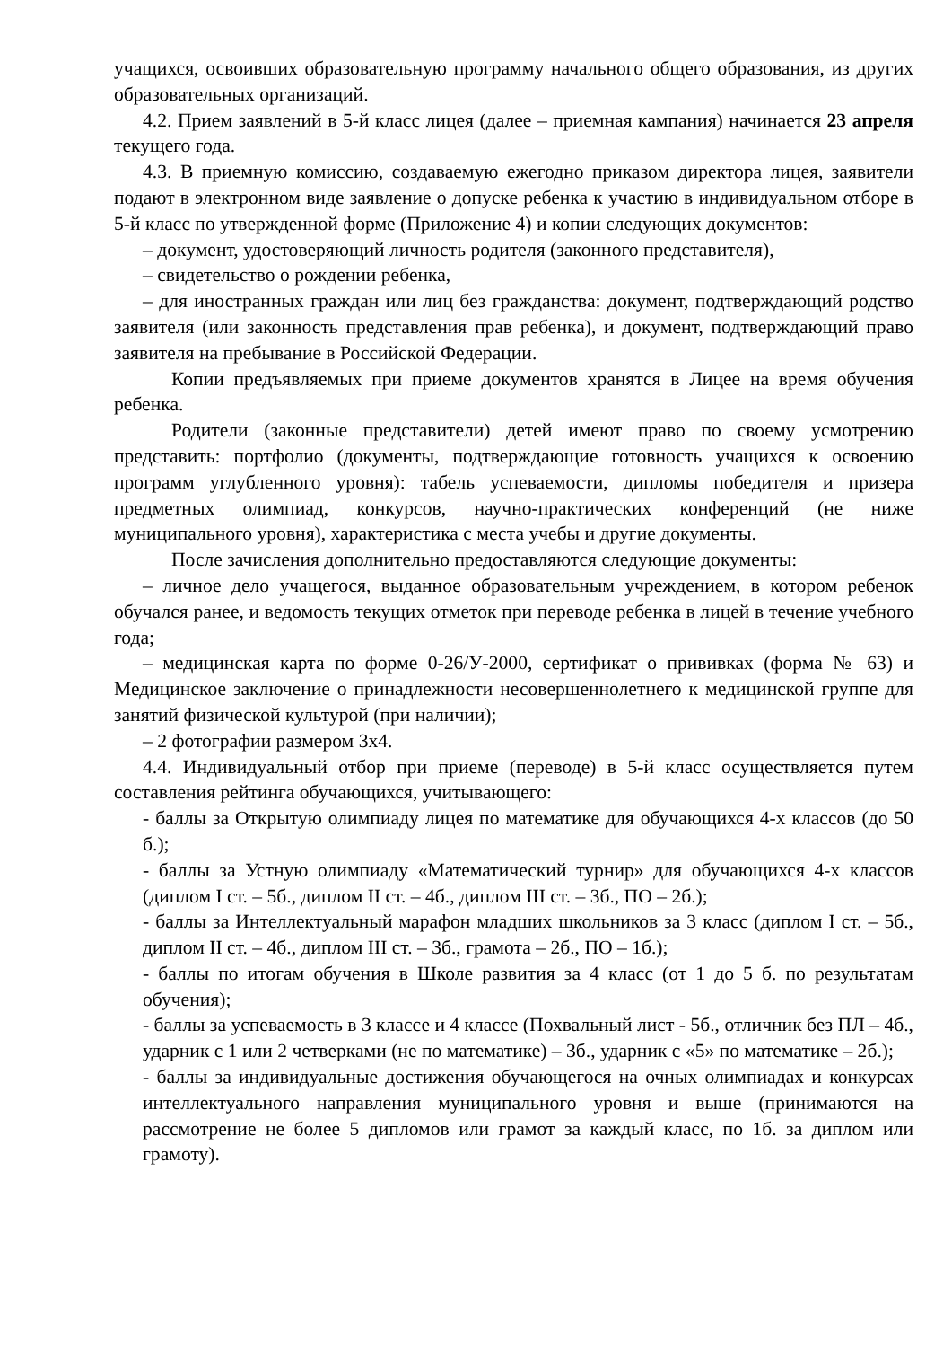учащихся, освоивших образовательную программу начального общего образования, из других образовательных организаций.
4.2. Прием заявлений в 5-й класс лицея (далее – приемная кампания) начинается 23 апреля текущего года.
4.3. В приемную комиссию, создаваемую ежегодно приказом директора лицея, заявители подают в электронном виде заявление о допуске ребенка к участию в индивидуальном отборе в 5-й класс по утвержденной форме (Приложение 4) и копии следующих документов:
– документ, удостоверяющий личность родителя (законного представителя),
– свидетельство о рождении ребенка,
– для иностранных граждан или лиц без гражданства: документ, подтверждающий родство заявителя (или законность представления прав ребенка), и документ, подтверждающий право заявителя на пребывание в Российской Федерации.
Копии предъявляемых при приеме документов хранятся в Лицее на время обучения ребенка.
Родители (законные представители) детей имеют право по своему усмотрению представить: портфолио (документы, подтверждающие готовность учащихся к освоению программ углубленного уровня): табель успеваемости, дипломы победителя и призера предметных олимпиад, конкурсов, научно-практических конференций (не ниже муниципального уровня), характеристика с места учебы и другие документы.
После зачисления дополнительно предоставляются следующие документы:
– личное дело учащегося, выданное образовательным учреждением, в котором ребенок обучался ранее, и ведомость текущих отметок при переводе ребенка в лицей в течение учебного года;
– медицинская карта по форме 0-26/У-2000, сертификат о прививках (форма № 63) и Медицинское заключение о принадлежности несовершеннолетнего к медицинской группе для занятий физической культурой (при наличии);
– 2 фотографии размером 3х4.
4.4. Индивидуальный отбор при приеме (переводе) в 5-й класс осуществляется путем составления рейтинга обучающихся, учитывающего:
- баллы за Открытую олимпиаду лицея по математике для обучающихся 4-х классов (до 50 б.);
- баллы за Устную олимпиаду «Математический турнир» для обучающихся 4-х классов (диплом I ст. – 5б., диплом II ст. – 4б., диплом III ст. – 3б., ПО – 2б.);
- баллы за Интеллектуальный марафон младших школьников за 3 класс (диплом I ст. – 5б., диплом II ст. – 4б., диплом III ст. – 3б., грамота – 2б., ПО – 1б.);
- баллы по итогам обучения в Школе развития за 4 класс (от 1 до 5 б. по результатам обучения);
- баллы за успеваемость в 3 классе и 4 классе (Похвальный лист - 5б., отличник без ПЛ – 4б., ударник с 1 или 2 четверками (не по математике) – 3б., ударник с «5» по математике – 2б.);
- баллы за индивидуальные достижения обучающегося на очных олимпиадах и конкурсах интеллектуального направления муниципального уровня и выше (принимаются на рассмотрение не более 5 дипломов или грамот за каждый класс, по 1б. за диплом или грамоту).